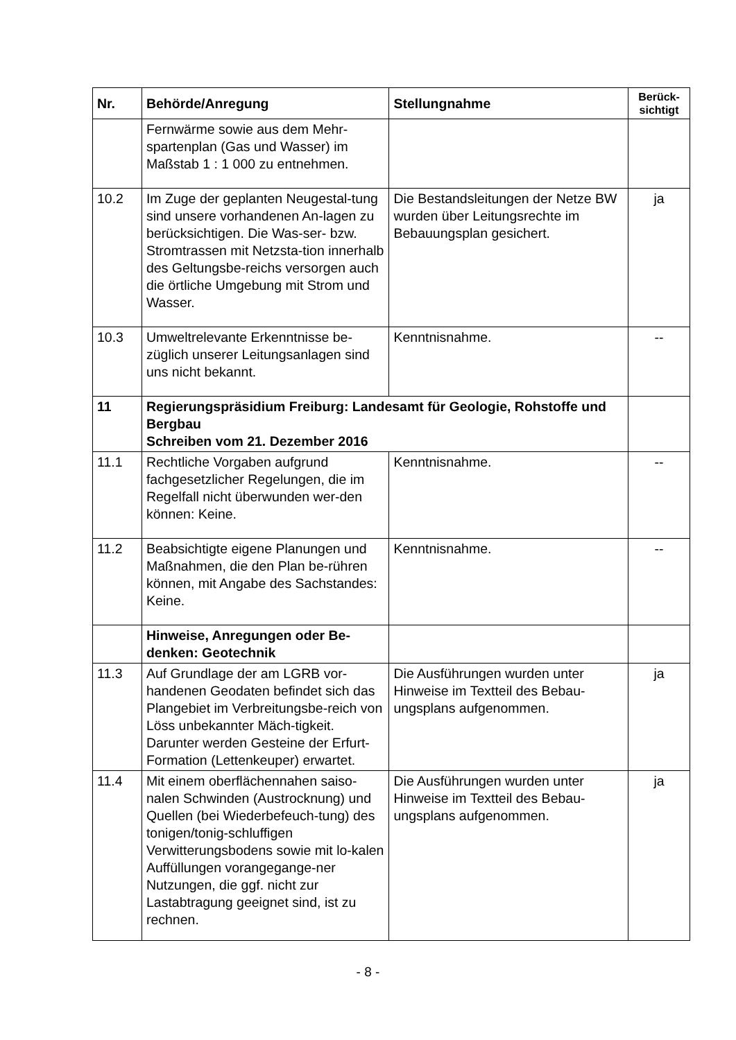| Nr. | Behörde/Anregung | Stellungnahme | Berück- sichtigt |
| --- | --- | --- | --- |
| | Fernwärme sowie aus dem Mehr-spartenplan (Gas und Wasser) im Maßstab 1 : 1 000 zu entnehmen. | | |
| 10.2 | Im Zuge der geplanten Neugestal-tung sind unsere vorhandenen An-lagen zu berücksichtigen. Die Was-ser- bzw. Stromtrassen mit Netzsta-tion innerhalb des Geltungsbe-reichs versorgen auch die örtliche Umgebung mit Strom und Wasser. | Die Bestandsleitungen der Netze BW wurden über Leitungsrechte im Bebauungsplan gesichert. | ja |
| 10.3 | Umweltrelevante Erkenntnisse be-züglich unserer Leitungsanlagen sind uns nicht bekannt. | Kenntnisnahme. | -- |
| 11 | Regierungspräsidium Freiburg: Landesamt für Geologie, Rohstoffe und Bergbau Schreiben vom 21. Dezember 2016 | | |
| 11.1 | Rechtliche Vorgaben aufgrund fachgesetzlicher Regelungen, die im Regelfall nicht überwunden wer-den können: Keine. | Kenntnisnahme. | -- |
| 11.2 | Beabsichtigte eigene Planungen und Maßnahmen, die den Plan be-rühren können, mit Angabe des Sachstandes: Keine. | Kenntnisnahme. | -- |
| | Hinweise, Anregungen oder Be-denken: Geotechnik | | |
| 11.3 | Auf Grundlage der am LGRB vor-handenen Geodaten befindet sich das Plangebiet im Verbreitungsbe-reich von Löss unbekannter Mäch-tigkeit. Darunter werden Gesteine der Erfurt-Formation (Lettenkeuper) erwartet. | Die Ausführungen wurden unter Hinweise im Textteil des Bebau-ungsplans aufgenommen. | ja |
| 11.4 | Mit einem oberflächennahen saiso-nalen Schwinden (Austrocknung) und Quellen (bei Wiederbefeuch-tung) des tonigen/tonig-schluffigen Verwitterungsbodens sowie mit lo-kalen Auffüllungen vorangegange-ner Nutzungen, die ggf. nicht zur Lastabtragung geeignet sind, ist zu rechnen. | Die Ausführungen wurden unter Hinweise im Textteil des Bebau-ungsplans aufgenommen. | ja |
- 8 -